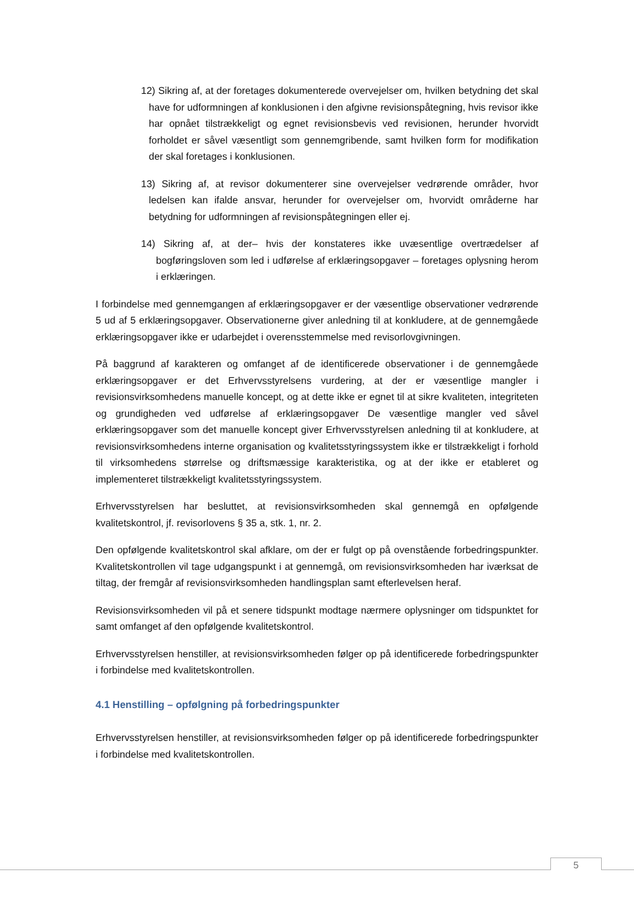12) Sikring af, at der foretages dokumenterede overvejelser om, hvilken betydning det skal have for udformningen af konklusionen i den afgivne revisionspåtegning, hvis revisor ikke har opnået tilstrækkeligt og egnet revisionsbevis ved revisionen, herunder hvorvidt forholdet er såvel væsentligt som gennemgribende, samt hvilken form for modifikation der skal foretages i konklusionen.
13) Sikring af, at revisor dokumenterer sine overvejelser vedrørende områder, hvor ledelsen kan ifalde ansvar, herunder for overvejelser om, hvorvidt områderne har betydning for udformningen af revisionspåtegningen eller ej.
14) Sikring af, at der– hvis der konstateres ikke uvæsentlige overtrædelser af bogføringsloven som led i udførelse af erklæringsopgaver – foretages oplysning herom i erklæringen.
I forbindelse med gennemgangen af erklæringsopgaver er der væsentlige observationer vedrørende 5 ud af 5 erklæringsopgaver. Observationerne giver anledning til at konkludere, at de gennemgåede erklæringsopgaver ikke er udarbejdet i overensstemmelse med revisorlovgivningen.
På baggrund af karakteren og omfanget af de identificerede observationer i de gennemgåede erklæringsopgaver er det Erhvervsstyrelsens vurdering, at der er væsentlige mangler i revisionsvirksomhedens manuelle koncept, og at dette ikke er egnet til at sikre kvaliteten, integriteten og grundigheden ved udførelse af erklæringsopgaver De væsentlige mangler ved såvel erklæringsopgaver som det manuelle koncept giver Erhvervsstyrelsen anledning til at konkludere, at revisionsvirksomhedens interne organisation og kvalitetsstyringssystem ikke er tilstrækkeligt i forhold til virksomhedens størrelse og driftsmæssige karakteristika, og at der ikke er etableret og implementeret tilstrækkeligt kvalitetsstyringssystem.
Erhvervsstyrelsen har besluttet, at revisionsvirksomheden skal gennemgå en opfølgende kvalitetskontrol, jf. revisorlovens § 35 a, stk. 1, nr. 2.
Den opfølgende kvalitetskontrol skal afklare, om der er fulgt op på ovenstående forbedringspunkter. Kvalitetskontrollen vil tage udgangspunkt i at gennemgå, om revisionsvirksomheden har iværksat de tiltag, der fremgår af revisionsvirksomheden handlingsplan samt efterlevelsen heraf.
Revisionsvirksomheden vil på et senere tidspunkt modtage nærmere oplysninger om tidspunktet for samt omfanget af den opfølgende kvalitetskontrol.
Erhvervsstyrelsen henstiller, at revisionsvirksomheden følger op på identificerede forbedringspunkter i forbindelse med kvalitetskontrollen.
4.1 Henstilling – opfølgning på forbedringspunkter
Erhvervsstyrelsen henstiller, at revisionsvirksomheden følger op på identificerede forbedringspunkter i forbindelse med kvalitetskontrollen.
5